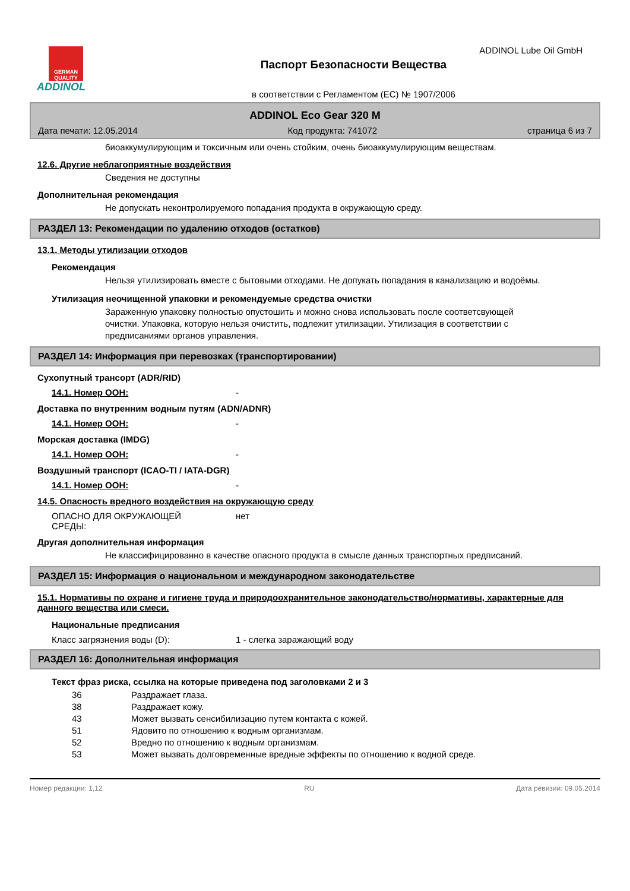GERMAN QUALITY
ADDINOL
Паспорт Безопасности Вещества
в соответствии с Регламентом (ЕС) № 1907/2006
ADDINOL Lube Oil GmbH
ADDINOL Eco Gear 320 M
Дата печати: 12.05.2014 Код продукта: 741072 страница 6 из 7
биоаккумулирующим и токсичным или очень стойким, очень биоаккумулирующим веществам.
12.6. Другие неблагоприятные воздействия
Сведения не доступны
Дополнительная рекомендация
Не допускать неконтролируемого попадания продукта в окружающую среду.
РАЗДЕЛ 13: Рекомендации по удалению отходов (остатков)
13.1. Методы утилизации отходов
Рекомендация
Нельзя утилизировать вместе с бытовыми отходами. Не допукать попадания в канализацию и водоёмы.
Утилизация неочищенной упаковки и рекомендуемые средства очистки
Зараженную упаковку полностью опустошить и можно снова использовать после соответсвующей очистки. Упаковка, которую нельзя очистить, подлежит утилизации. Утилизация в соответствии с предписаниями органов управления.
РАЗДЕЛ 14: Информация при перевозках (транспортировании)
Сухопутный трансорт (ADR/RID)
14.1. Номер ООН: -
Доставка по внутренним водным путям (ADN/ADNR)
14.1. Номер ООН: -
Морская доставка (IMDG)
14.1. Номер ООН: -
Воздушный транспорт (ICAO-TI / IATA-DGR)
14.1. Номер ООН: -
14.5. Опасность вредного воздействия на окружающую среду
ОПАСНО ДЛЯ ОКРУЖАЮЩЕЙ
СРЕДЫ: нет
Другая дополнительная информация
Не классифицированно в качестве опасного продукта в смысле данных транспортных предписаний.
РАЗДЕЛ 15: Информация о национальном и международном законодательстве
15.1. Нормативы по охране и гигиене труда и природоохранительное законодательство/нормативы, характерные для данного вещества или смеси.
Национальные предписания
Класс загрязнения воды (D): 1 - слегка заражающий воду
РАЗДЕЛ 16: Дополнительная информация
Текст фраз риска, ссылка на которые приведена под заголовками 2 и 3
36 Раздражает глаза.
38 Раздражает кожу.
43 Может вызвать сенсибилизацию путем контакта с кожей.
51 Ядовито по отношению к водным организмам.
52 Вредно по отношению к водным организмам.
53 Может вызвать долговременные вредные эффекты по отношению к водной среде.
Номер редакции: 1,12 RU Дата ревизии: 09.05.2014